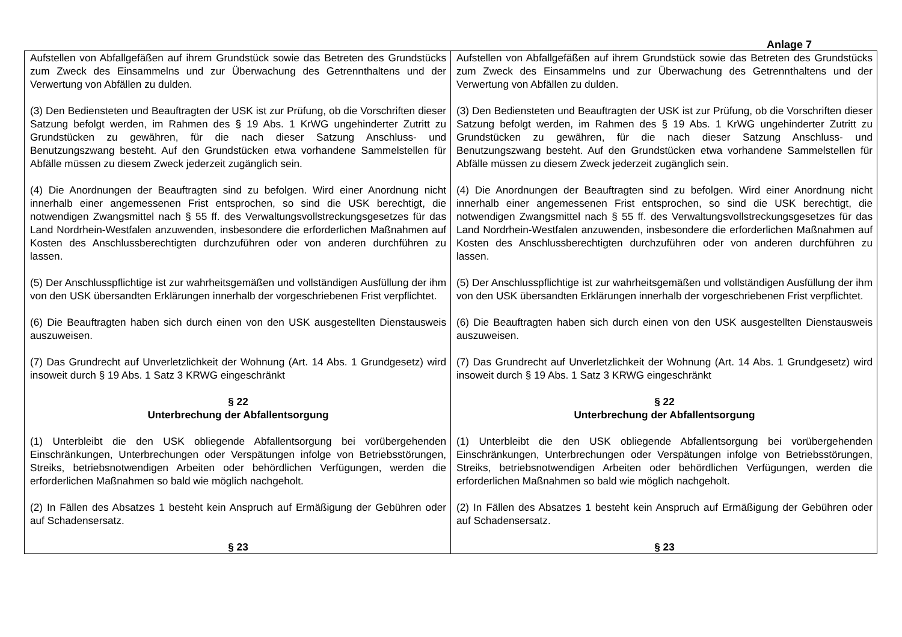Anlage 7
| Aufstellen von Abfallgefäßen auf ihrem Grundstück sowie das Betreten des Grundstücks zum Zweck des Einsammelns und zur Überwachung des Getrennthaltens und der Verwertung von Abfällen zu dulden. (3) Den Bediensteten und Beauftragten der USK ist zur Prüfung, ob die Vorschriften dieser Satzung befolgt werden, im Rahmen des § 19 Abs. 1 KrWG ungehinderter Zutritt zu Grundstücken zu gewähren, für die nach dieser Satzung Anschluss- und Benutzungszwang besteht. Auf den Grundstücken etwa vorhandene Sammelstellen für Abfälle müssen zu diesem Zweck jederzeit zugänglich sein. (4) Die Anordnungen der Beauftragten sind zu befolgen. Wird einer Anordnung nicht innerhalb einer angemessenen Frist entsprochen, so sind die USK berechtigt, die notwendigen Zwangsmittel nach § 55 ff. des Verwaltungsvollstreckungsgesetzes für das Land Nordrhein-Westfalen anzuwenden, insbesondere die erforderlichen Maßnahmen auf Kosten des Anschlussberechtigten durchzuführen oder von anderen durchführen zu lassen. (5) Der Anschlusspflichtige ist zur wahrheitsgemäßen und vollständigen Ausfüllung der ihm von den USK übersandten Erklärungen innerhalb der vorgeschriebenen Frist verpflichtet. (6) Die Beauftragten haben sich durch einen von den USK ausgestellten Dienstausweis auszuweisen. (7) Das Grundrecht auf Unverletzlichkeit der Wohnung (Art. 14 Abs. 1 Grundgesetz) wird insoweit durch § 19 Abs. 1 Satz 3 KRWG eingeschränkt § 22 Unterbrechung der Abfallentsorgung (1) Unterbleibt die den USK obliegende Abfallentsorgung bei vorübergehenden Einschränkungen, Unterbrechungen oder Verspätungen infolge von Betriebsstörungen, Streiks, betriebsnotwendigen Arbeiten oder behördlichen Verfügungen, werden die erforderlichen Maßnahmen so bald wie möglich nachgeholt. (2) In Fällen des Absatzes 1 besteht kein Anspruch auf Ermäßigung der Gebühren oder auf Schadensersatz. § 23 | Aufstellen von Abfallgefäßen auf ihrem Grundstück sowie das Betreten des Grundstücks zum Zweck des Einsammelns und zur Überwachung des Getrennthaltens und der Verwertung von Abfällen zu dulden. (3) Den Bediensteten und Beauftragten der USK ist zur Prüfung, ob die Vorschriften dieser Satzung befolgt werden, im Rahmen des § 19 Abs. 1 KrWG ungehinderter Zutritt zu Grundstücken zu gewähren, für die nach dieser Satzung Anschluss- und Benutzungszwang besteht. Auf den Grundstücken etwa vorhandene Sammelstellen für Abfälle müssen zu diesem Zweck jederzeit zugänglich sein. (4) Die Anordnungen der Beauftragten sind zu befolgen. Wird einer Anordnung nicht innerhalb einer angemessenen Frist entsprochen, so sind die USK berechtigt, die notwendigen Zwangsmittel nach § 55 ff. des Verwaltungsvollstreckungsgesetzes für das Land Nordrhein-Westfalen anzuwenden, insbesondere die erforderlichen Maßnahmen auf Kosten des Anschlussberechtigten durchzuführen oder von anderen durchführen zu lassen. (5) Der Anschlusspflichtige ist zur wahrheitsgemäßen und vollständigen Ausfüllung der ihm von den USK übersandten Erklärungen innerhalb der vorgeschriebenen Frist verpflichtet. (6) Die Beauftragten haben sich durch einen von den USK ausgestellten Dienstausweis auszuweisen. (7) Das Grundrecht auf Unverletzlichkeit der Wohnung (Art. 14 Abs. 1 Grundgesetz) wird insoweit durch § 19 Abs. 1 Satz 3 KRWG eingeschränkt § 22 Unterbrechung der Abfallentsorgung (1) Unterbleibt die den USK obliegende Abfallentsorgung bei vorübergehenden Einschränkungen, Unterbrechungen oder Verspätungen infolge von Betriebsstörungen, Streiks, betriebsnotwendigen Arbeiten oder behördlichen Verfügungen, werden die erforderlichen Maßnahmen so bald wie möglich nachgeholt. (2) In Fällen des Absatzes 1 besteht kein Anspruch auf Ermäßigung der Gebühren oder auf Schadensersatz. § 23 |